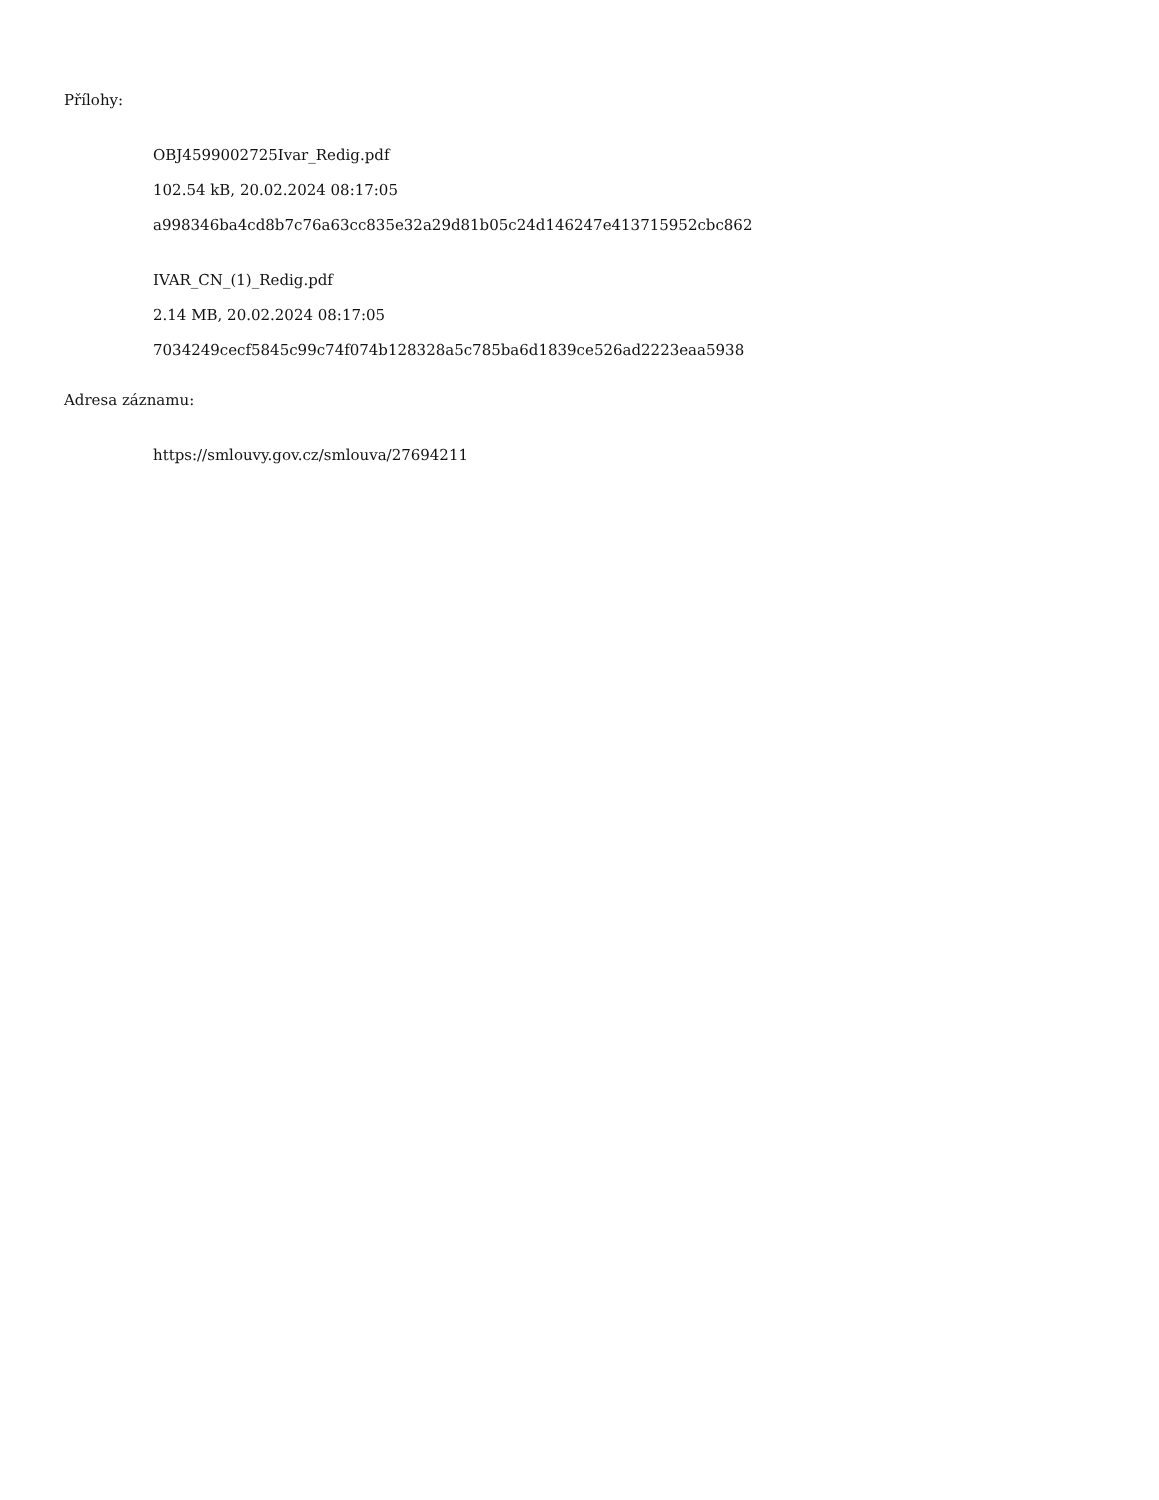Přílohy:
OBJ4599002725Ivar_Redig.pdf
102.54 kB, 20.02.2024 08:17:05
a998346ba4cd8b7c76a63cc835e32a29d81b05c24d146247e413715952cbc862
IVAR_CN_(1)_Redig.pdf
2.14 MB, 20.02.2024 08:17:05
7034249cecf5845c99c74f074b128328a5c785ba6d1839ce526ad2223eaa5938
Adresa záznamu:
https://smlouvy.gov.cz/smlouva/27694211